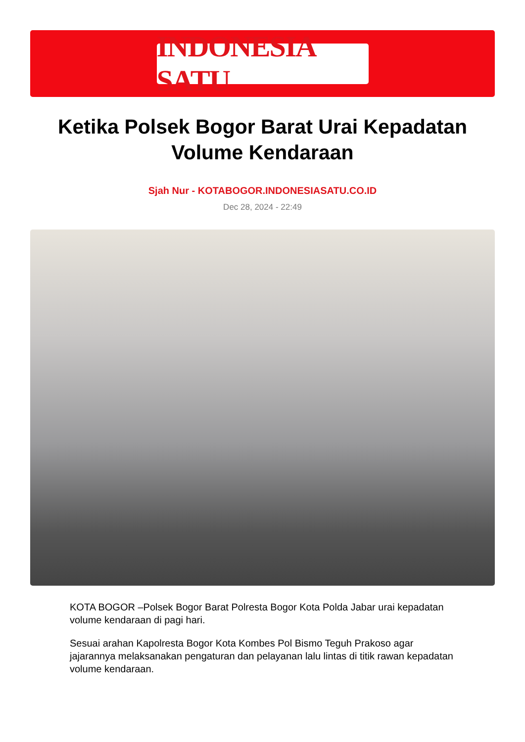INDONESIA SATU
Ketika Polsek Bogor Barat Urai Kepadatan Volume Kendaraan
Sjah Nur - KOTABOGOR.INDONESIASATU.CO.ID
Dec 28, 2024 - 22:49
KOTA BOGOR –Polsek Bogor Barat Polresta Bogor Kota Polda Jabar urai kepadatan volume kendaraan di pagi hari.
Sesuai arahan Kapolresta Bogor Kota Kombes Pol Bismo Teguh Prakoso agar jajarannya melaksanakan pengaturan dan pelayanan lalu lintas di titik rawan kepadatan volume kendaraan.